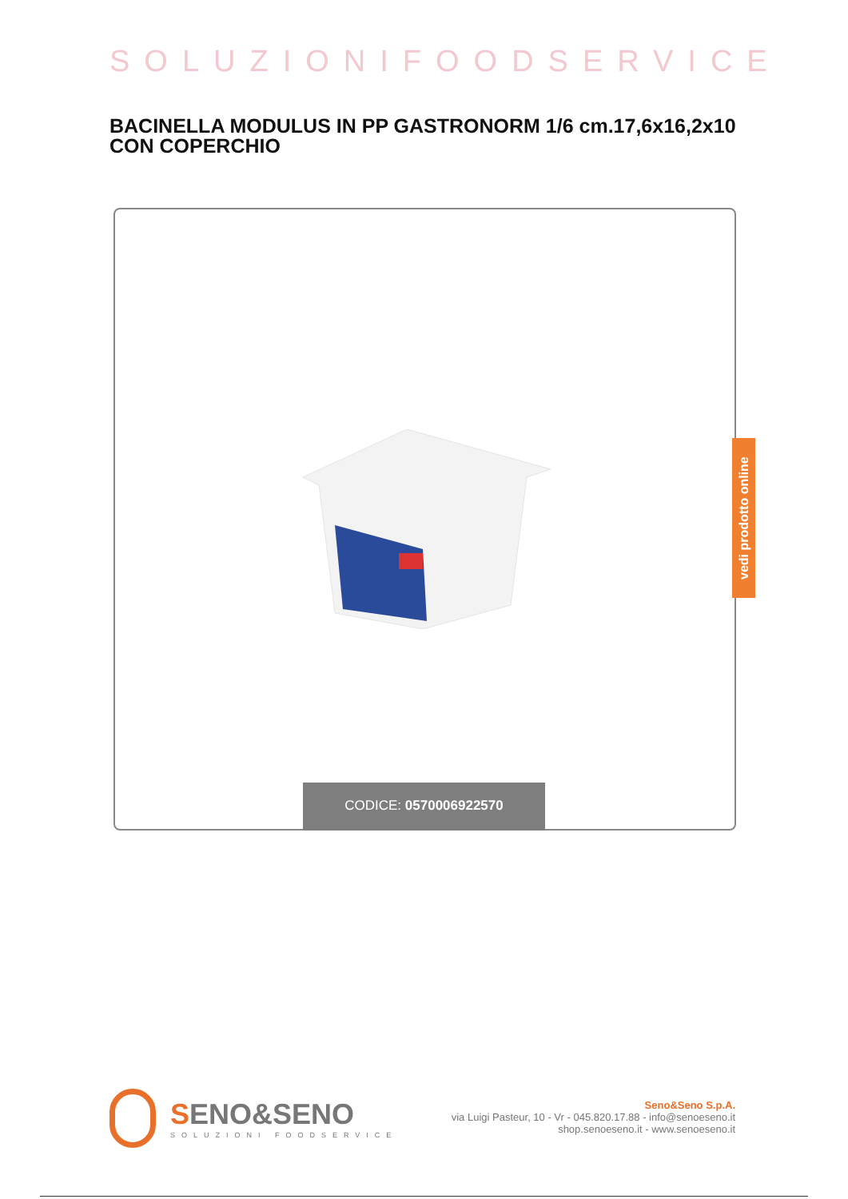SOLUZIONIFOODSERVICE
BACINELLA MODULUS IN PP GASTRONORM 1/6 cm.17,6x16,2x10 CON COPERCHIO
CODICE: 0570006922570
vedi prodotto online
SENO&SENO
SOLUZIONI FOODSERVICE
Seno&Seno S.p.A.
via Luigi Pasteur, 10 - Vr - 045.820.17.88 - info@senoeseno.it
shop.senoeseno.it - www.senoeseno.it